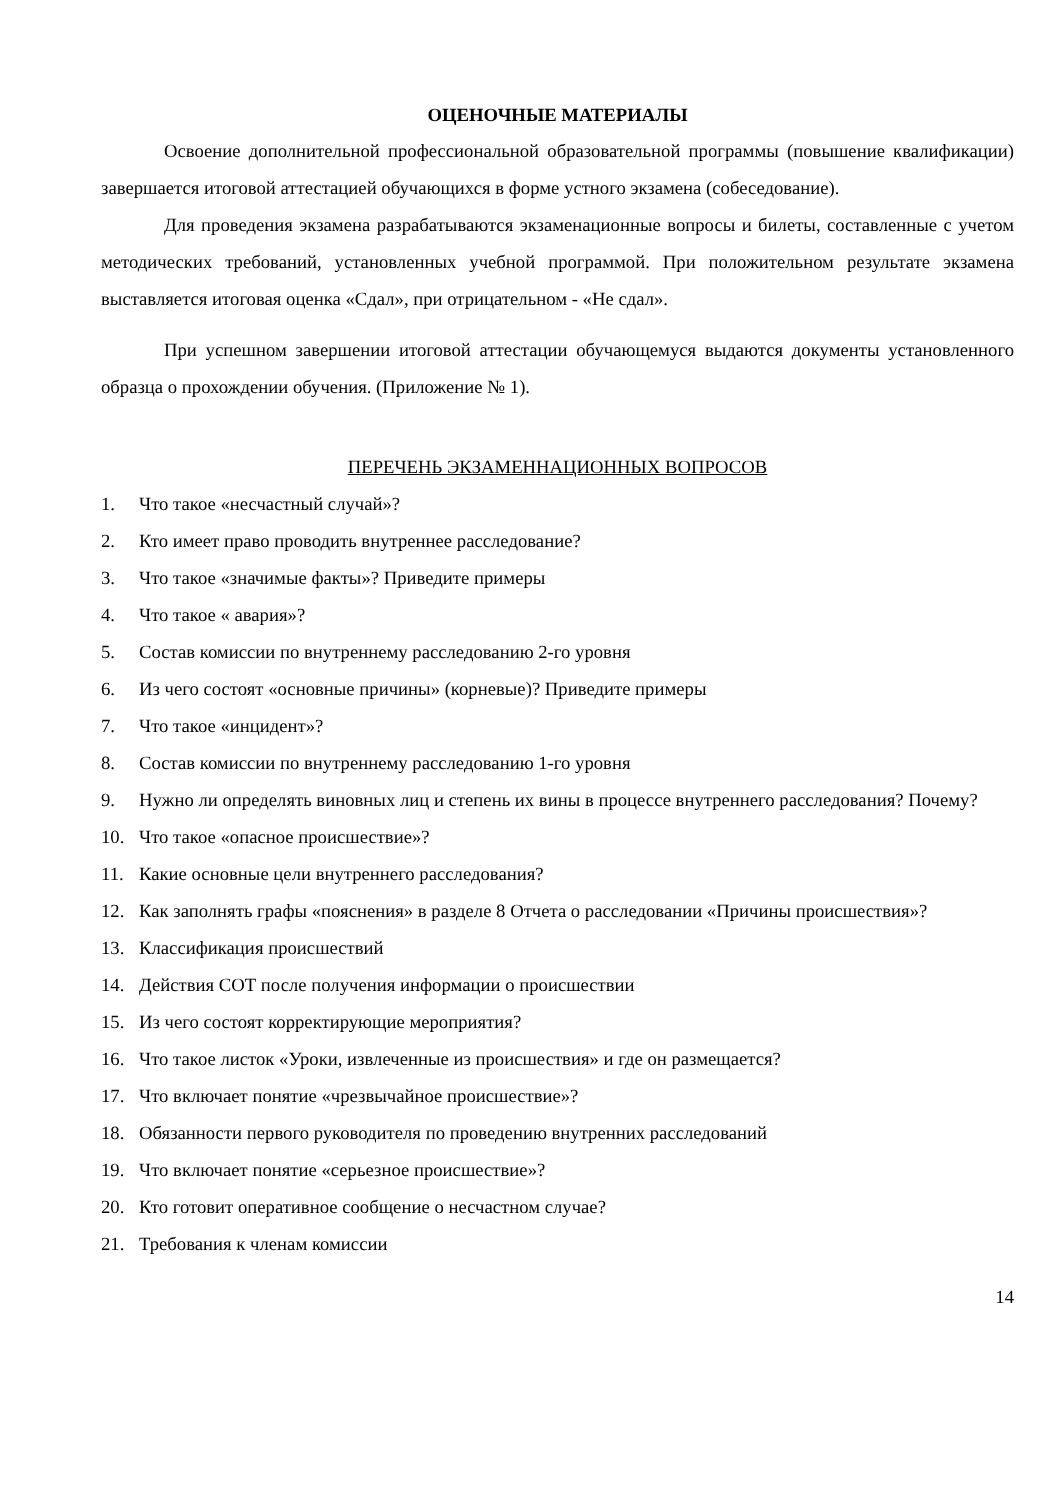ОЦЕНОЧНЫЕ МАТЕРИАЛЫ
Освоение дополнительной профессиональной образовательной программы (повышение квалификации) завершается итоговой аттестацией обучающихся в форме устного экзамена (собеседование).
Для проведения экзамена разрабатываются экзаменационные вопросы и билеты, составленные с учетом методических требований, установленных учебной программой. При положительном результате экзамена выставляется итоговая оценка «Сдал», при отрицательном - «Не сдал».
При успешном завершении итоговой аттестации обучающемуся выдаются документы установленного образца о прохождении обучения. (Приложение № 1).
ПЕРЕЧЕНЬ ЭКЗАМЕННАЦИОННЫХ ВОПРОСОВ
1. Что такое «несчастный случай»?
2. Кто имеет право проводить внутреннее расследование?
3. Что такое «значимые факты»? Приведите примеры
4. Что такое « авария»?
5. Состав комиссии по внутреннему расследованию 2-го уровня
6. Из чего состоят «основные причины» (корневые)? Приведите примеры
7. Что такое «инцидент»?
8. Состав комиссии по внутреннему расследованию 1-го уровня
9. Нужно ли определять виновных лиц и степень их вины в процессе внутреннего расследования? Почему?
10. Что такое «опасное происшествие»?
11. Какие основные цели внутреннего расследования?
12. Как заполнять графы «пояснения» в разделе 8 Отчета о расследовании «Причины происшествия»?
13. Классификация происшествий
14. Действия СОТ после получения информации о происшествии
15. Из чего состоят корректирующие мероприятия?
16. Что такое листок «Уроки, извлеченные из происшествия» и где он размещается?
17. Что включает понятие «чрезвычайное происшествие»?
18. Обязанности первого руководителя по проведению внутренних расследований
19. Что включает понятие «серьезное происшествие»?
20. Кто готовит оперативное сообщение о несчастном случае?
21. Требования к членам комиссии
14